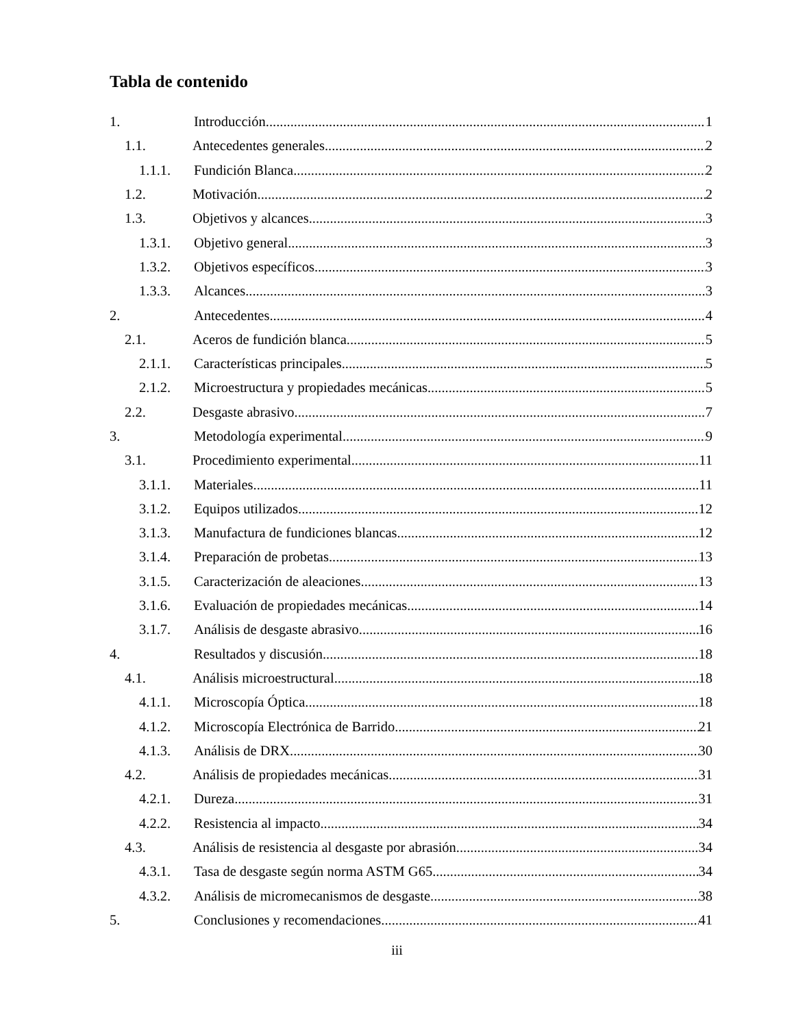Tabla de contenido
1. Introducción 1
1.1. Antecedentes generales 2
1.1.1. Fundición Blanca 2
1.2. Motivación 2
1.3. Objetivos y alcances 3
1.3.1. Objetivo general 3
1.3.2. Objetivos específicos 3
1.3.3. Alcances 3
2. Antecedentes 4
2.1. Aceros de fundición blanca 5
2.1.1. Características principales 5
2.1.2. Microestructura y propiedades mecánicas 5
2.2. Desgaste abrasivo 7
3. Metodología experimental 9
3.1. Procedimiento experimental 11
3.1.1. Materiales 11
3.1.2. Equipos utilizados 12
3.1.3. Manufactura de fundiciones blancas 12
3.1.4. Preparación de probetas 13
3.1.5. Caracterización de aleaciones 13
3.1.6. Evaluación de propiedades mecánicas 14
3.1.7. Análisis de desgaste abrasivo 16
4. Resultados y discusión 18
4.1. Análisis microestructural 18
4.1.1. Microscopía Óptica 18
4.1.2. Microscopía Electrónica de Barrido 21
4.1.3. Análisis de DRX 30
4.2. Análisis de propiedades mecánicas 31
4.2.1. Dureza 31
4.2.2. Resistencia al impacto 34
4.3. Análisis de resistencia al desgaste por abrasión 34
4.3.1. Tasa de desgaste según norma ASTM G65 34
4.3.2. Análisis de micromecanismos de desgaste 38
5. Conclusiones y recomendaciones 41
iii